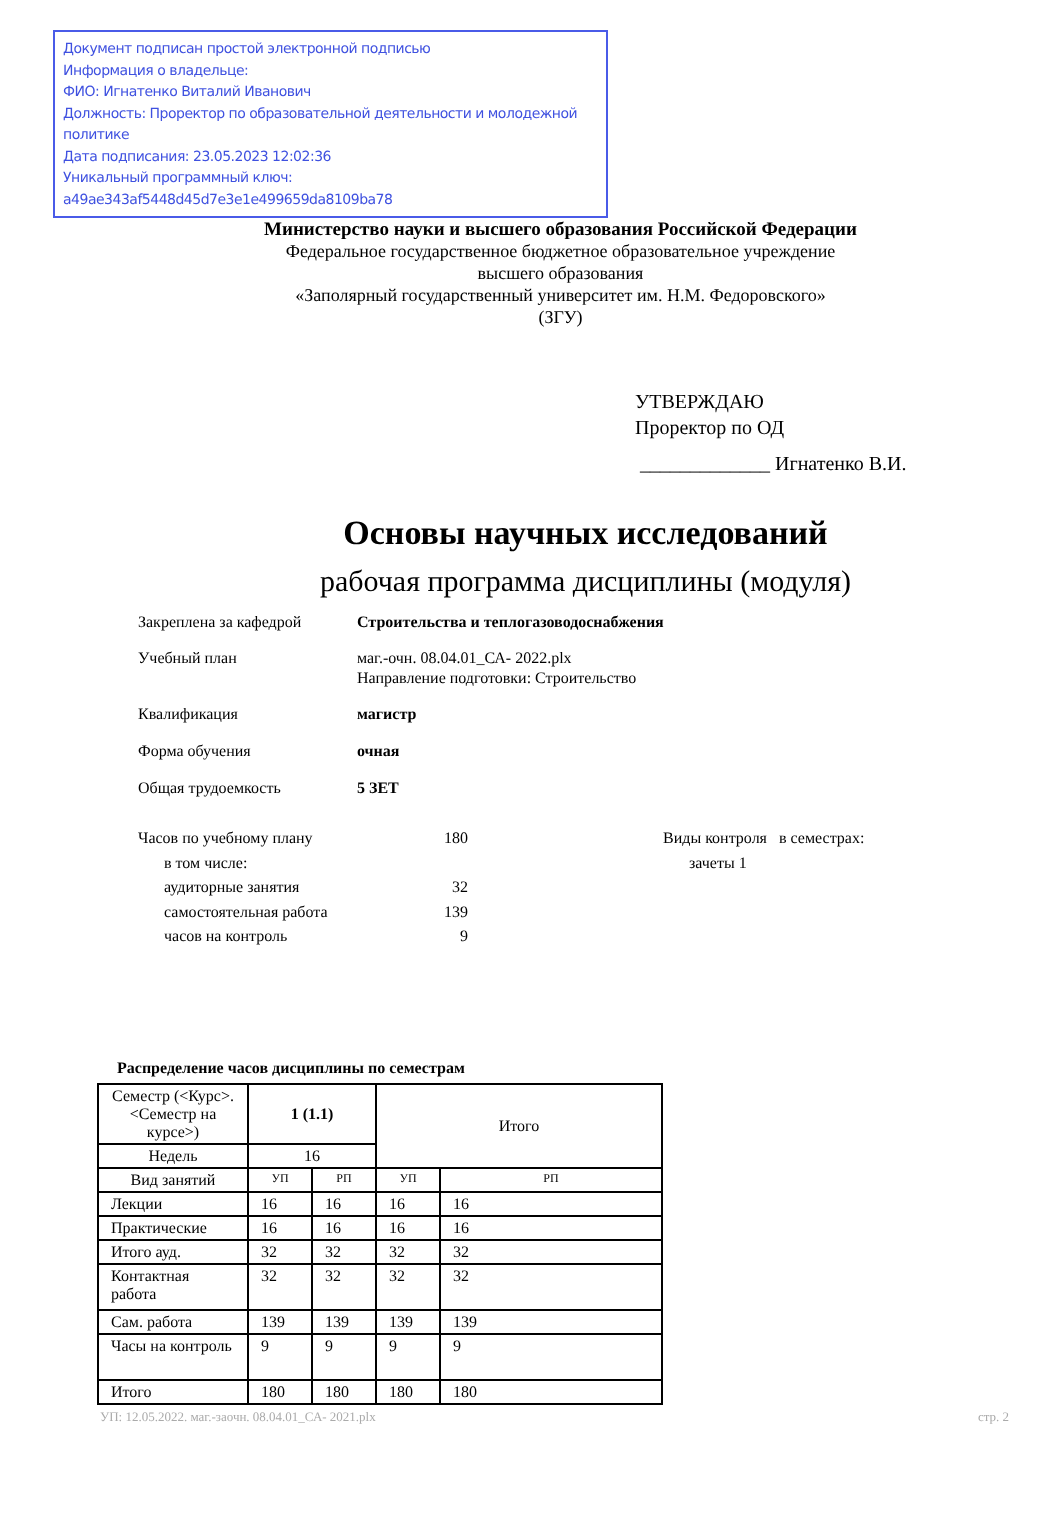Документ подписан простой электронной подписью
Информация о владельце:
ФИО: Игнатенко Виталий Иванович
Должность: Проректор по образовательной деятельности и молодежной политике
Дата подписания: 23.05.2023 12:02:36
Уникальный программный ключ:
a49ae343af5448d45d7e3e1e499659da8109ba78
Министерство науки и высшего образования Российской Федерации
Федеральное государственное бюджетное образовательное учреждение
высшего образования
«Заполярный государственный университет им. Н.М. Федоровского»
(ЗГУ)
УТВЕРЖДАЮ
Проректор по ОД
_____________ Игнатенко В.И.
Основы научных исследований
рабочая программа дисциплины (модуля)
Закреплена за кафедрой Строительства и теплогазоводоснабжения
Учебный план маг.-очн. 08.04.01_СА- 2022.plx
Направление подготовки: Строительство
Квалификация магистр
Форма обучения очная
Общая трудоемкость 5 ЗЕТ
| Часов по учебному плану | 180 |
| в том числе: | |
| аудиторные занятия | 32 |
| самостоятельная работа | 139 |
| часов на контроль | 9 |
Виды контроля в семестрах:
зачеты 1
Распределение часов дисциплины по семестрам
| Семестр (<Курс>.<Семестр на курсе>) | 1 (1.1) | | Итого | |
| --- | --- | --- | --- | --- |
| Недель | 16 | | | |
| Вид занятий | УП | РП | УП | РП |
| Лекции | 16 | 16 | 16 | 16 |
| Практические | 16 | 16 | 16 | 16 |
| Итого ауд. | 32 | 32 | 32 | 32 |
| Контактная работа | 32 | 32 | 32 | 32 |
| Сам. работа | 139 | 139 | 139 | 139 |
| Часы на контроль | 9 | 9 | 9 | 9 |
| Итого | 180 | 180 | 180 | 180 |
УП: 12.05.2022. маг.-заочн. 08.04.01_СА- 2021.plx стр. 2